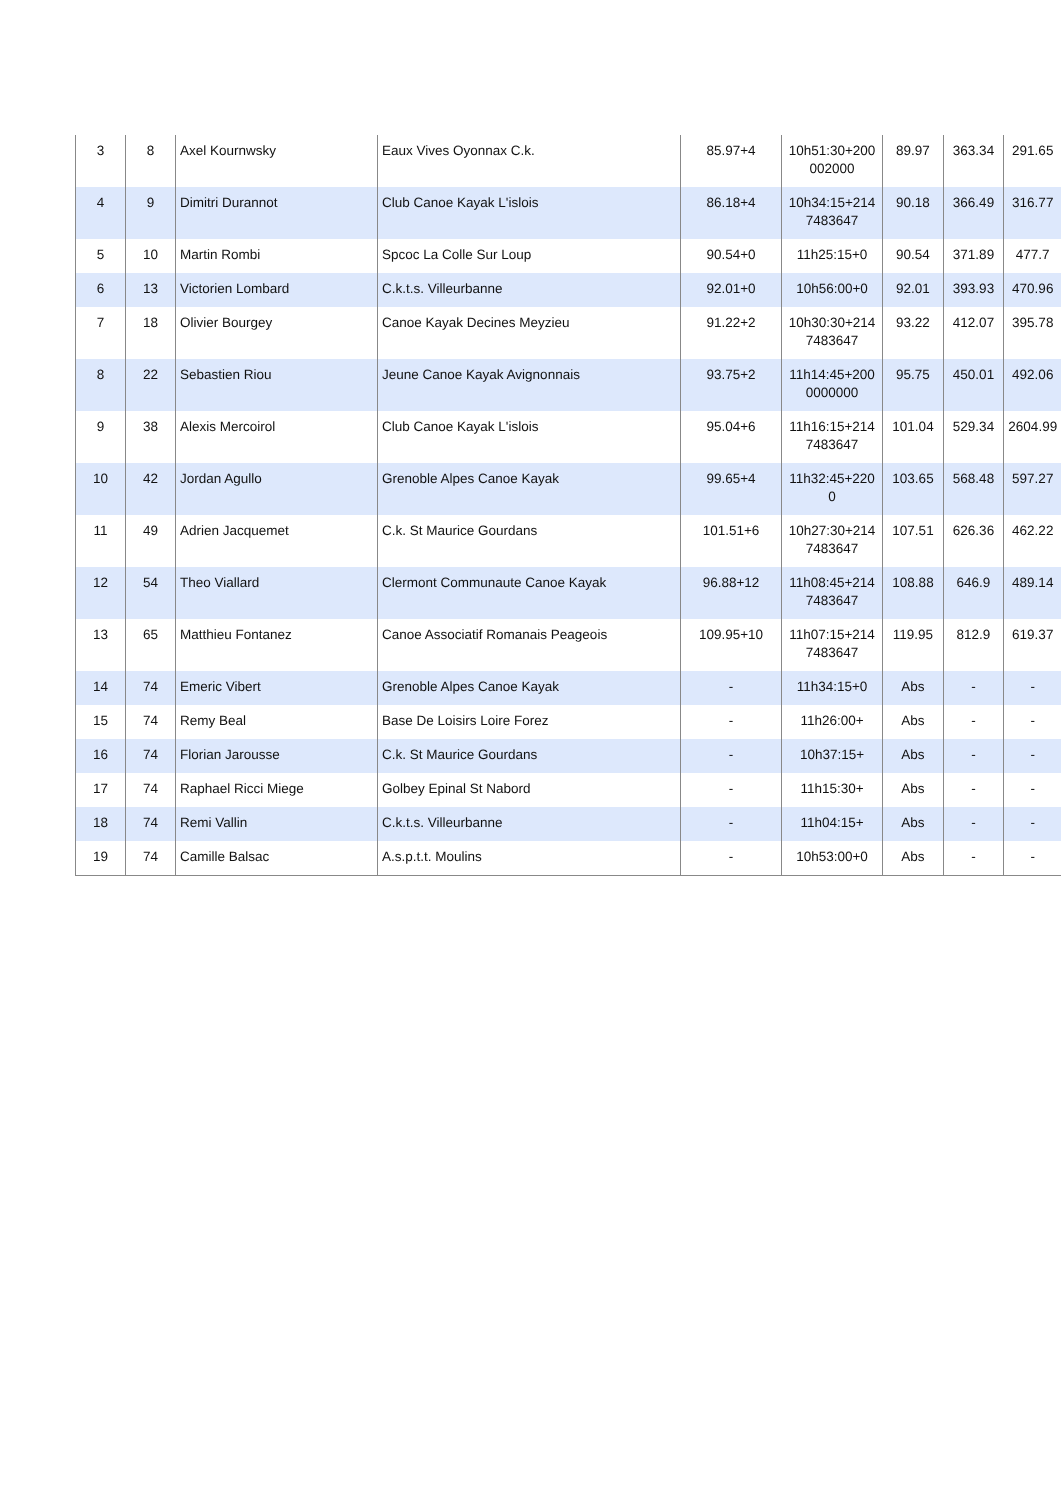| 3 | 8 | Axel Kournwsky | Eaux Vives Oyonnax C.k. | 85.97+4 | 10h51:30+200002000 | 89.97 | 363.34 | 291.65 |
| 4 | 9 | Dimitri Durannot | Club Canoe Kayak L'islois | 86.18+4 | 10h34:15+2147483647 | 90.18 | 366.49 | 316.77 |
| 5 | 10 | Martin Rombi | Spcoc La Colle Sur Loup | 90.54+0 | 11h25:15+0 | 90.54 | 371.89 | 477.7 |
| 6 | 13 | Victorien Lombard | C.k.t.s. Villeurbanne | 92.01+0 | 10h56:00+0 | 92.01 | 393.93 | 470.96 |
| 7 | 18 | Olivier Bourgey | Canoe Kayak Decines Meyzieu | 91.22+2 | 10h30:30+2147483647 | 93.22 | 412.07 | 395.78 |
| 8 | 22 | Sebastien Riou | Jeune Canoe Kayak Avignonnais | 93.75+2 | 11h14:45+2000000000 | 95.75 | 450.01 | 492.06 |
| 9 | 38 | Alexis Mercoirol | Club Canoe Kayak L'islois | 95.04+6 | 11h16:15+2147483647 | 101.04 | 529.34 | 2604.99 |
| 10 | 42 | Jordan Agullo | Grenoble Alpes Canoe Kayak | 99.65+4 | 11h32:45+2200 | 103.65 | 568.48 | 597.27 |
| 11 | 49 | Adrien Jacquemet | C.k. St Maurice Gourdans | 101.51+6 | 10h27:30+2147483647 | 107.51 | 626.36 | 462.22 |
| 12 | 54 | Theo Viallard | Clermont Communaute Canoe Kayak | 96.88+12 | 11h08:45+2147483647 | 108.88 | 646.9 | 489.14 |
| 13 | 65 | Matthieu Fontanez | Canoe Associatif Romanais Peageois | 109.95+10 | 11h07:15+2147483647 | 119.95 | 812.9 | 619.37 |
| 14 | 74 | Emeric Vibert | Grenoble Alpes Canoe Kayak | - | 11h34:15+0 | Abs | - | - |
| 15 | 74 | Remy Beal | Base De Loisirs Loire Forez | - | 11h26:00+ | Abs | - | - |
| 16 | 74 | Florian Jarousse | C.k. St Maurice Gourdans | - | 10h37:15+ | Abs | - | - |
| 17 | 74 | Raphael Ricci Miege | Golbey Epinal St Nabord | - | 11h15:30+ | Abs | - | - |
| 18 | 74 | Remi Vallin | C.k.t.s. Villeurbanne | - | 11h04:15+ | Abs | - | - |
| 19 | 74 | Camille Balsac | A.s.p.t.t. Moulins | - | 10h53:00+0 | Abs | - | - |